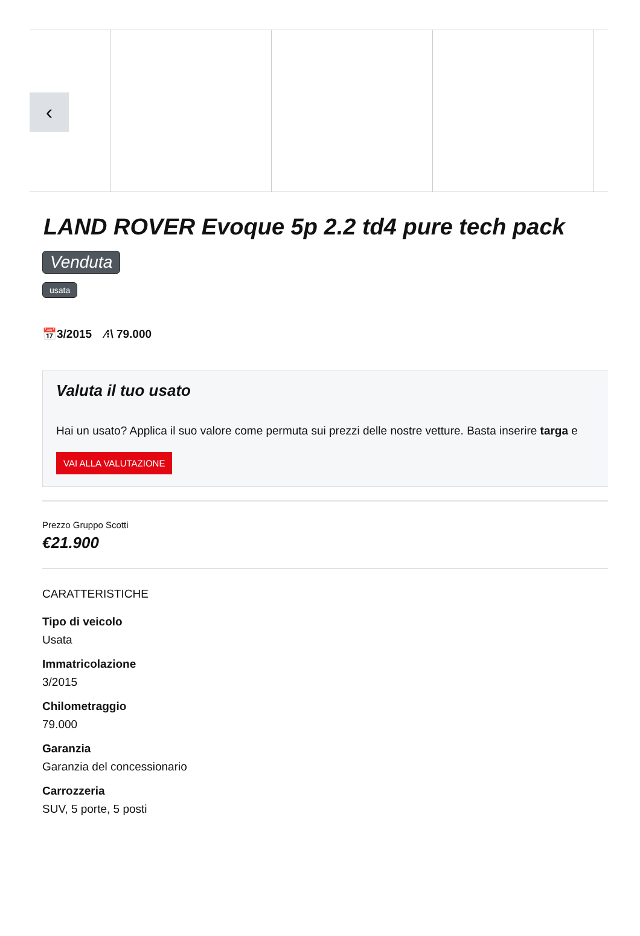‹
LAND ROVER Evoque 5p 2.2 td4 pure tech pack
Venduta
usata
📅3/2015 ⁄⁝\ 79.000
Valuta il tuo usato
Hai un usato? Applica il suo valore come permuta sui prezzi delle nostre vetture. Basta inserire targa e
VAI ALLA VALUTAZIONE
Prezzo Gruppo Scotti
€21.900
CARATTERISTICHE
Tipo di veicolo
Usata
Immatricolazione
3/2015
Chilometraggio
79.000
Garanzia
Garanzia del concessionario
Carrozzeria
SUV, 5 porte, 5 posti